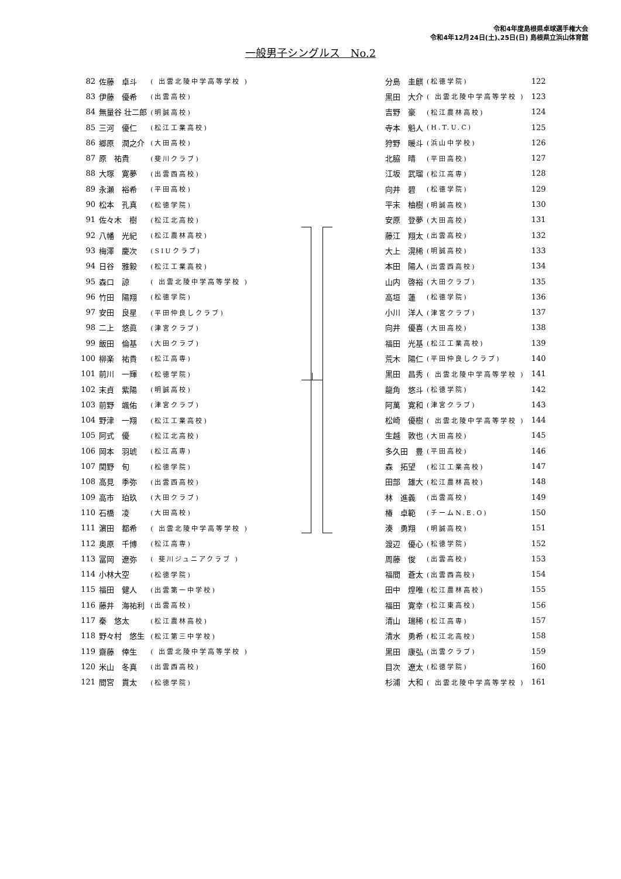令和4年度島根県卓球選手権大会
令和4年12月24日(土)､25日(日) 島根県立浜山体育館
一般男子シングルス　No.2
| 82 | 佐藤 卓斗 | ( 出雲北陵中学高等学校 ) |
| 83 | 伊藤 優希 | (出雲高校) |
| 84 | 無量谷 壮二郎 | (明誠高校) |
| 85 | 三河 優仁 | (松江工業高校) |
| 86 | 郷原 潤之介 | (大田高校) |
| 87 | 原 祐貴 | (斐川クラブ) |
| 88 | 大塚 寛夢 | (出雲西高校) |
| 89 | 永瀬 裕希 | (平田高校) |
| 90 | 松本 孔真 | (松徳学院) |
| 91 | 佐々木 樹 | (松江北高校) |
| 92 | 八幡 光紀 | (松江農林高校) |
| 93 | 梅澤 慶次 | (SIUクラブ) |
| 94 | 日谷 雅毅 | (松江工業高校) |
| 95 | 森口 諒 | ( 出雲北陵中学高等学校 ) |
| 96 | 竹田 陽翔 | (松徳学院) |
| 97 | 安田 良星 | (平田仲良しクラブ) |
| 98 | 二上 悠眞 | (津宮クラブ) |
| 99 | 飯田 倫基 | (大田クラブ) |
| 100 | 柳楽 祐貴 | (松江高専) |
| 101 | 前川 一輝 | (松徳学院) |
| 102 | 末貞 紫陽 | (明誠高校) |
| 103 | 前野 颯佑 | (津宮クラブ) |
| 104 | 野津 一翔 | (松江工業高校) |
| 105 | 阿式 優 | (松江北高校) |
| 106 | 岡本 羽琥 | (松江高専) |
| 107 | 関野 旬 | (松徳学院) |
| 108 | 高見 季弥 | (出雲西高校) |
| 109 | 高市 珀玖 | (大田クラブ) |
| 110 | 石橋 凌 | (大田高校) |
| 111 | 濵田 都希 | ( 出雲北陵中学高等学校 ) |
| 112 | 奥原 千博 | (松江高専) |
| 113 | 冨岡 遼弥 | ( 斐川ジュニアクラブ ) |
| 114 | 小林大空 | (松徳学院) |
| 115 | 福田 健人 | (出雲第一中学校) |
| 116 | 藤井 海祐利 | (出雲高校) |
| 117 | 秦 悠太 | (松江農林高校) |
| 118 | 野々村 悠生 | (松江第三中学校) |
| 119 | 齋藤 倖生 | ( 出雲北陵中学高等学校 ) |
| 120 | 米山 冬真 | (出雲西高校) |
| 121 | 間宮 貫太 | (松徳学院) |
| 分島 圭麒 | (松徳学院) | 122 |
| 黒田 大介 | ( 出雲北陵中学高等学校 ) | 123 |
| 吉野 豪 | (松江農林高校) | 124 |
| 寺本 魁人 | (H.T.U.C) | 125 |
| 狩野 暖斗 | (浜山中学校) | 126 |
| 北脇 晴 | (平田高校) | 127 |
| 江坂 武瑠 | (松江高専) | 128 |
| 向井 碧 | (松徳学院) | 129 |
| 平末 柚樹 | (明誠高校) | 130 |
| 安原 登夢 | (大田高校) | 131 |
| 藤江 翔太 | (出雲高校) | 132 |
| 大上 滉稀 | (明誠高校) | 133 |
| 本田 陽人 | (出雲西高校) | 134 |
| 山内 啓裕 | (大田クラブ) | 135 |
| 高垣 蓮 | (松徳学院) | 136 |
| 小川 洋人 | (津宮クラブ) | 137 |
| 向井 優喜 | (大田高校) | 138 |
| 福田 光基 | (松江工業高校) | 139 |
| 荒木 陽仁 | (平田仲良しクラブ) | 140 |
| 黒田 昌秀 | ( 出雲北陵中学高等学校 ) | 141 |
| 龍角 悠斗 | (松徳学院) | 142 |
| 阿萬 寛和 | (津宮クラブ) | 143 |
| 松崎 優樹 | ( 出雲北陵中学高等学校 ) | 144 |
| 生越 敦也 | (大田高校) | 145 |
| 多久田 豊 | (平田高校) | 146 |
| 森 拓望 | (松江工業高校) | 147 |
| 田部 雄大 | (松江農林高校) | 148 |
| 林 進義 | (出雲高校) | 149 |
| 椿 卓範 | (チームN.E.O) | 150 |
| 湊 勇翔 | (明誠高校) | 151 |
| 渡辺 優心 | (松徳学院) | 152 |
| 周藤 俊 | (出雲高校) | 153 |
| 福間 蒼太 | (出雲西高校) | 154 |
| 田中 煌唯 | (松江農林高校) | 155 |
| 福田 寛幸 | (松江東高校) | 156 |
| 清山 瑞稀 | (松江高専) | 157 |
| 清水 勇希 | (松江北高校) | 158 |
| 黒田 康弘 | (出雲クラブ) | 159 |
| 目次 遼太 | (松徳学院) | 160 |
| 杉浦 大和 | ( 出雲北陵中学高等学校 ) | 161 |